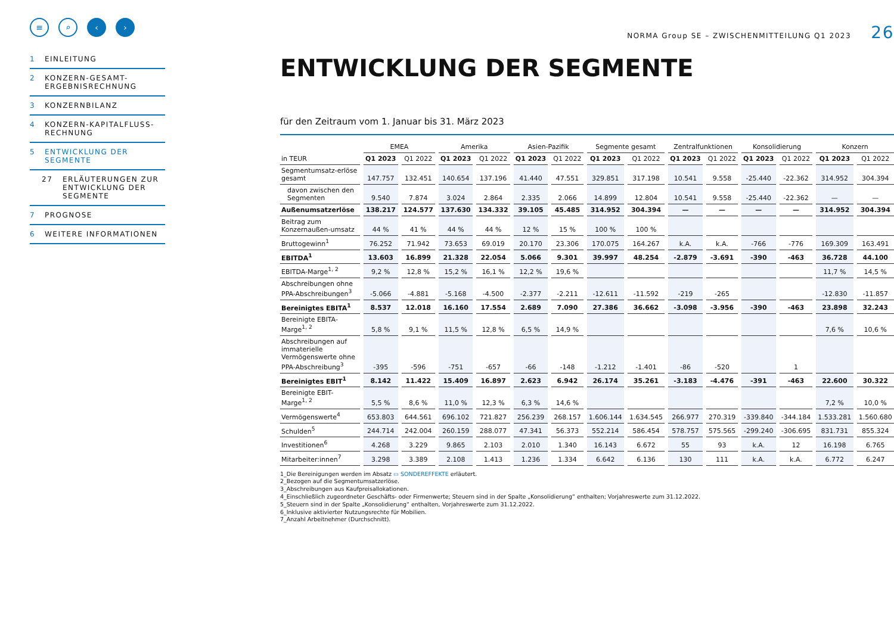≡ ⌕ ‹ ›
1 EINLEITUNG
2 KONZERN-GESAMT-
ERGEBNISRECHNUNG
3 KONZERNBILANZ
4 KONZERN-KAPITALFLUSS-
RECHNUNG
5 ENTWICKLUNG DER
SEGMENTE
27 ERLÄUTERUNGEN ZUR
ENTWICKLUNG DER
SEGMENTE
7 PROGNOSE
6 WEITERE INFORMATIONEN
NORMA Group SE – ZWISCHENMITTEILUNG Q1 2023 26
ENTWICKLUNG DER SEGMENTE
für den Zeitraum vom 1. Januar bis 31. März 2023
| | EMEA | | Amerika | | Asien-Pazifik | | Segmente gesamt | | Zentralfunktionen | | Konsolidierung | | Konzern | |
| --- | --- | --- | --- | --- | --- | --- | --- | --- | --- | --- | --- | --- | --- | --- |
| in TEUR | Q1 2023 | Q1 2022 | Q1 2023 | Q1 2022 | Q1 2023 | Q1 2022 | Q1 2023 | Q1 2022 | Q1 2023 | Q1 2022 | Q1 2023 | Q1 2022 | Q1 2023 | Q1 2022 |
| Segmentumsatz-erlöse gesamt | 147.757 | 132.451 | 140.654 | 137.196 | 41.440 | 47.551 | 329.851 | 317.198 | 10.541 | 9.558 | -25.440 | -22.362 | 314.952 | 304.394 |
| davon zwischen den Segmenten | 9.540 | 7.874 | 3.024 | 2.864 | 2.335 | 2.066 | 14.899 | 12.804 | 10.541 | 9.558 | -25.440 | -22.362 | — | — |
| Außenumsatzerlöse | 138.217 | 124.577 | 137.630 | 134.332 | 39.105 | 45.485 | 314.952 | 304.394 | — | — | — | — | 314.952 | 304.394 |
| Beitrag zum Konzernaußen-umsatz | 44 % | 41 % | 44 % | 44 % | 12 % | 15 % | 100 % | 100 % | | | | | | |
| Bruttogewinn<sup>1</sup> | 76.252 | 71.942 | 73.653 | 69.019 | 20.170 | 23.306 | 170.075 | 164.267 | k.A. | k.A. | -766 | -776 | 169.309 | 163.491 |
| EBITDA<sup>1</sup> | 13.603 | 16.899 | 21.328 | 22.054 | 5.066 | 9.301 | 39.997 | 48.254 | -2.879 | -3.691 | -390 | -463 | 36.728 | 44.100 |
| EBITDA-Marge<sup>1, 2</sup> | 9,2 % | 12,8 % | 15,2 % | 16,1 % | 12,2 % | 19,6 % | | | | | | | 11,7 % | 14,5 % |
| Abschreibungen ohne PPA-Abschreibungen<sup>3</sup> | -5.066 | -4.881 | -5.168 | -4.500 | -2.377 | -2.211 | -12.611 | -11.592 | -219 | -265 | | | -12.830 | -11.857 |
| Bereinigtes EBITA<sup>1</sup> | 8.537 | 12.018 | 16.160 | 17.554 | 2.689 | 7.090 | 27.386 | 36.662 | -3.098 | -3.956 | -390 | -463 | 23.898 | 32.243 |
| Bereinigte EBITA-Marge<sup>1, 2</sup> | 5,8 % | 9,1 % | 11,5 % | 12,8 % | 6,5 % | 14,9 % | | | | | | | 7,6 % | 10,6 % |
| Abschreibungen auf immaterielle Vermögenswerte ohne PPA-Abschreibung<sup>3</sup> | -395 | -596 | -751 | -657 | -66 | -148 | -1.212 | -1.401 | -86 | -520 | | 1 | | |
| Bereinigtes EBIT<sup>1</sup> | 8.142 | 11.422 | 15.409 | 16.897 | 2.623 | 6.942 | 26.174 | 35.261 | -3.183 | -4.476 | -391 | -463 | 22.600 | 30.322 |
| Bereinigte EBIT-Marge<sup>1, 2</sup> | 5,5 % | 8,6 % | 11,0 % | 12,3 % | 6,3 % | 14,6 % | | | | | | | 7,2 % | 10,0 % |
| Vermögenswerte<sup>4</sup> | 653.803 | 644.561 | 696.102 | 721.827 | 256.239 | 268.157 | 1.606.144 | 1.634.545 | 266.977 | 270.319 | -339.840 | -344.184 | 1.533.281 | 1.560.680 |
| Schulden<sup>5</sup> | 244.714 | 242.004 | 260.159 | 288.077 | 47.341 | 56.373 | 552.214 | 586.454 | 578.757 | 575.565 | -299.240 | -306.695 | 831.731 | 855.324 |
| Investitionen<sup>6</sup> | 4.268 | 3.229 | 9.865 | 2.103 | 2.010 | 1.340 | 16.143 | 6.672 | 55 | 93 | k.A. | 12 | 16.198 | 6.765 |
| Mitarbeiter:innen<sup>7</sup> | 3.298 | 3.389 | 2.108 | 1.413 | 1.236 | 1.334 | 6.642 | 6.136 | 130 | 111 | k.A. | k.A. | 6.772 | 6.247 |
1_Die Bereinigungen werden im Absatz ▭ SONDEREFFEKTE erläutert.
2_Bezogen auf die Segmentumsatzerlöse.
3_Abschreibungen aus Kaufpreisallokationen.
4_Einschließlich zugeordneter Geschäfts- oder Firmenwerte; Steuern sind in der Spalte „Konsolidierung“ enthalten; Vorjahreswerte zum 31.12.2022.
5_Steuern sind in der Spalte „Konsolidierung“ enthalten, Vorjahreswerte zum 31.12.2022.
6_Inklusive aktivierter Nutzungsrechte für Mobilien.
7_Anzahl Arbeitnehmer (Durchschnitt).